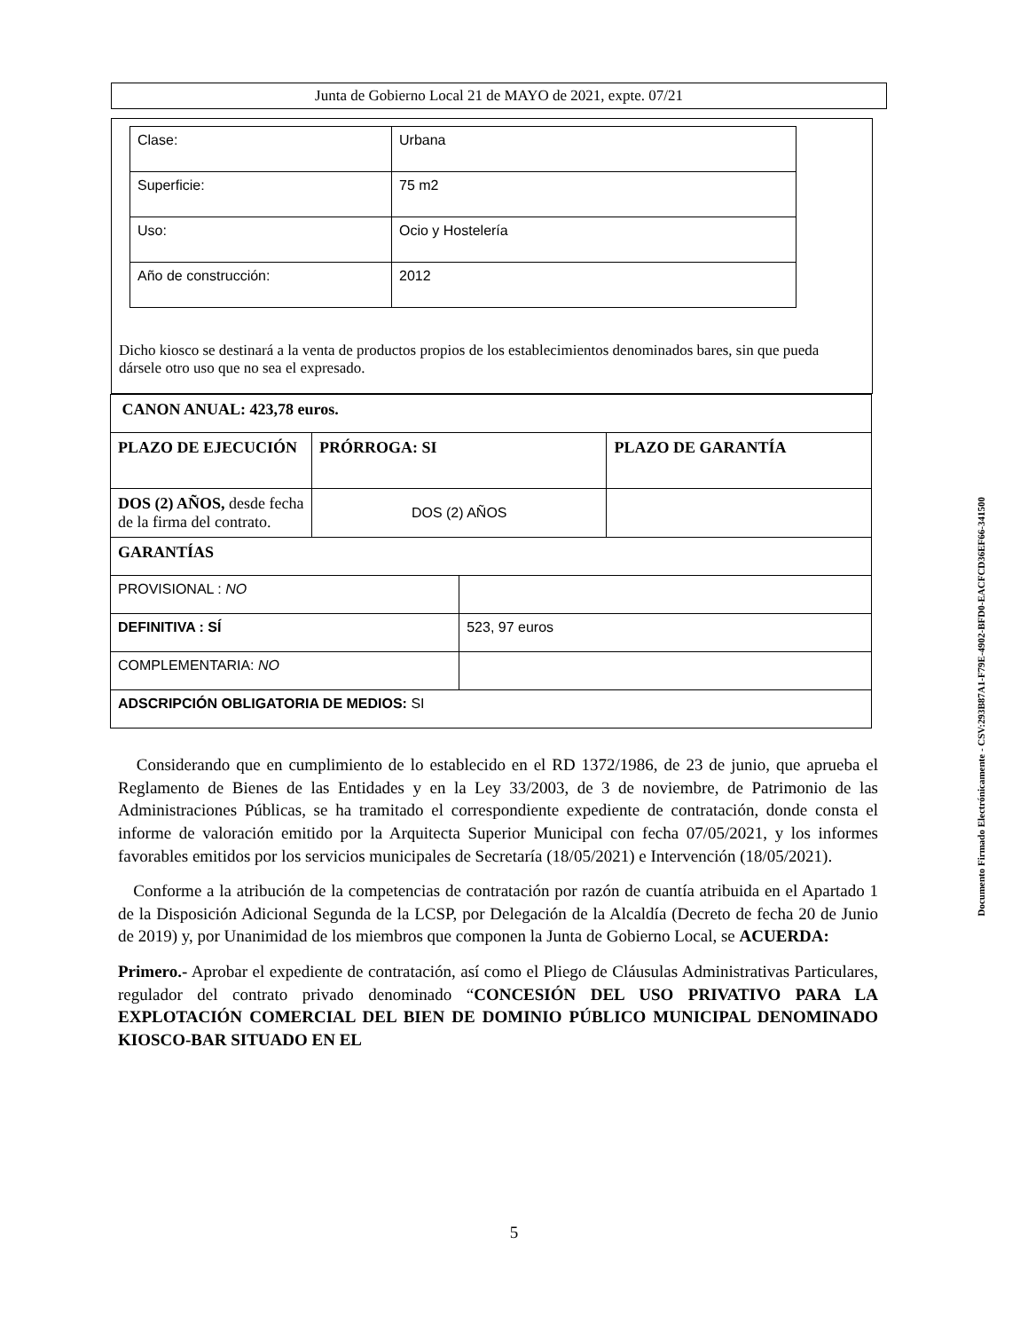Junta de Gobierno Local 21 de MAYO de 2021, expte. 07/21
| Clase: | Urbana |
| Superficie: | 75 m2 |
| Uso: | Ocio y Hostelería |
| Año de construcción: | 2012 |
Dicho kiosco se destinará a la venta de productos propios de los establecimientos denominados bares, sin que pueda dársele otro uso que no sea el expresado.
| CANON ANUAL: 423,78 euros. | | | |
| PLAZO DE EJECUCIÓN | PRÓRROGA: SI | | PLAZO DE GARANTÍA |
| DOS (2) AÑOS, desde fecha de la firma del contrato. | DOS (2) AÑOS | | |
| GARANTÍAS | | | |
| PROVISIONAL : NO | | | |
| DEFINITIVA : SÍ | | 523, 97 euros | |
| COMPLEMENTARIA: NO | | | |
| ADSCRIPCIÓN OBLIGATORIA DE MEDIOS: SI | | | |
Considerando que en cumplimiento de lo establecido en el RD 1372/1986, de 23 de junio, que aprueba el Reglamento de Bienes de las Entidades y en la Ley 33/2003, de 3 de noviembre, de Patrimonio de las Administraciones Públicas, se ha tramitado el correspondiente expediente de contratación, donde consta el informe de valoración emitido por la Arquitecta Superior Municipal con fecha 07/05/2021, y los informes favorables emitidos por los servicios municipales de Secretaría (18/05/2021) e Intervención (18/05/2021).
Conforme a la atribución de la competencias de contratación por razón de cuantía atribuida en el Apartado 1 de la Disposición Adicional Segunda de la LCSP, por Delegación de la Alcaldía (Decreto de fecha 20 de Junio de 2019) y, por Unanimidad de los miembros que componen la Junta de Gobierno Local, se ACUERDA:
Primero.- Aprobar el expediente de contratación, así como el Pliego de Cláusulas Administrativas Particulares, regulador del contrato privado denominado “CONCESIÓN DEL USO PRIVATIVO PARA LA EXPLOTACIÓN COMERCIAL DEL BIEN DE DOMINIO PÚBLICO MUNICIPAL DENOMINADO KIOSCO-BAR SITUADO EN EL
Documento Firmado Electrónicamente - CSV:293B87A1-F79E-4902-BFD0-EACFCD36EF66-341500
5